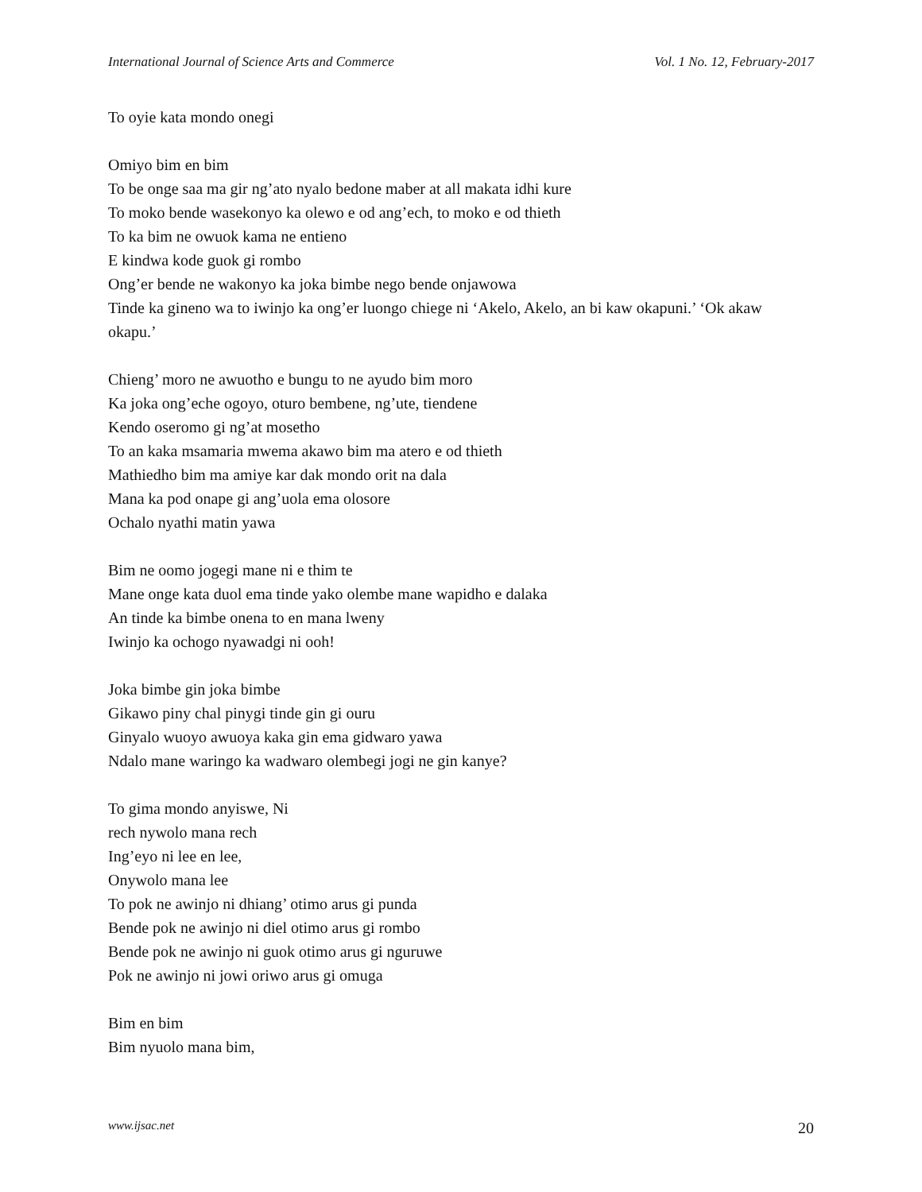International Journal of Science Arts and Commerce Vol. 1 No. 12, February-2017
To oyie kata mondo onegi
Omiyo bim en bim
To be onge saa ma gir ng’ato nyalo bedone maber at all makata idhi kure
To moko bende wasekonyo ka olewo e od ang’ech, to moko e od thieth
To ka bim ne owuok kama ne entieno
E kindwa kode guok gi rombo
Ong’er bende ne wakonyo ka joka bimbe nego bende onjawowa
Tinde ka gineno wa to iwinjo ka ong’er luongo chiege ni ‘Akelo, Akelo, an bi kaw okapuni.’ ‘Ok akaw okapu.’
Chieng’ moro ne awuotho e bungu to ne ayudo bim moro
Ka joka ong’eche ogoyo, oturo bembene, ng’ute, tiendene
Kendo oseromo gi ng’at mosetho
To an kaka msamaria mwema akawo bim ma atero e od thieth
Mathiedho bim ma amiye kar dak mondo orit na dala
Mana ka pod onape gi ang’uola ema olosore
Ochalo nyathi matin yawa
Bim ne oomo jogegi mane ni e thim te
Mane onge kata duol ema tinde yako olembe mane wapidho e dalaka
An tinde ka bimbe onena to en mana lweny
Iwinjo ka ochogo nyawadgi ni ooh!
Joka bimbe gin joka bimbe
Gikawo piny chal pinygi tinde gin gi ouru
Ginyalo wuoyo awuoya kaka gin ema gidwaro yawa
Ndalo mane waringo ka wadwaro olembegi jogi ne gin kanye?
To gima mondo anyiswe, Ni
rech nywolo mana rech
Ing’eyo ni lee en lee,
Onywolo mana lee
To pok ne awinjo ni dhiang’ otimo arus gi punda
Bende pok ne awinjo ni diel otimo arus gi rombo
Bende pok ne awinjo ni guok otimo arus gi nguruwe
Pok ne awinjo ni jowi oriwo arus gi omuga
Bim en bim
Bim nyuolo mana bim,
www.ijsac.net 20